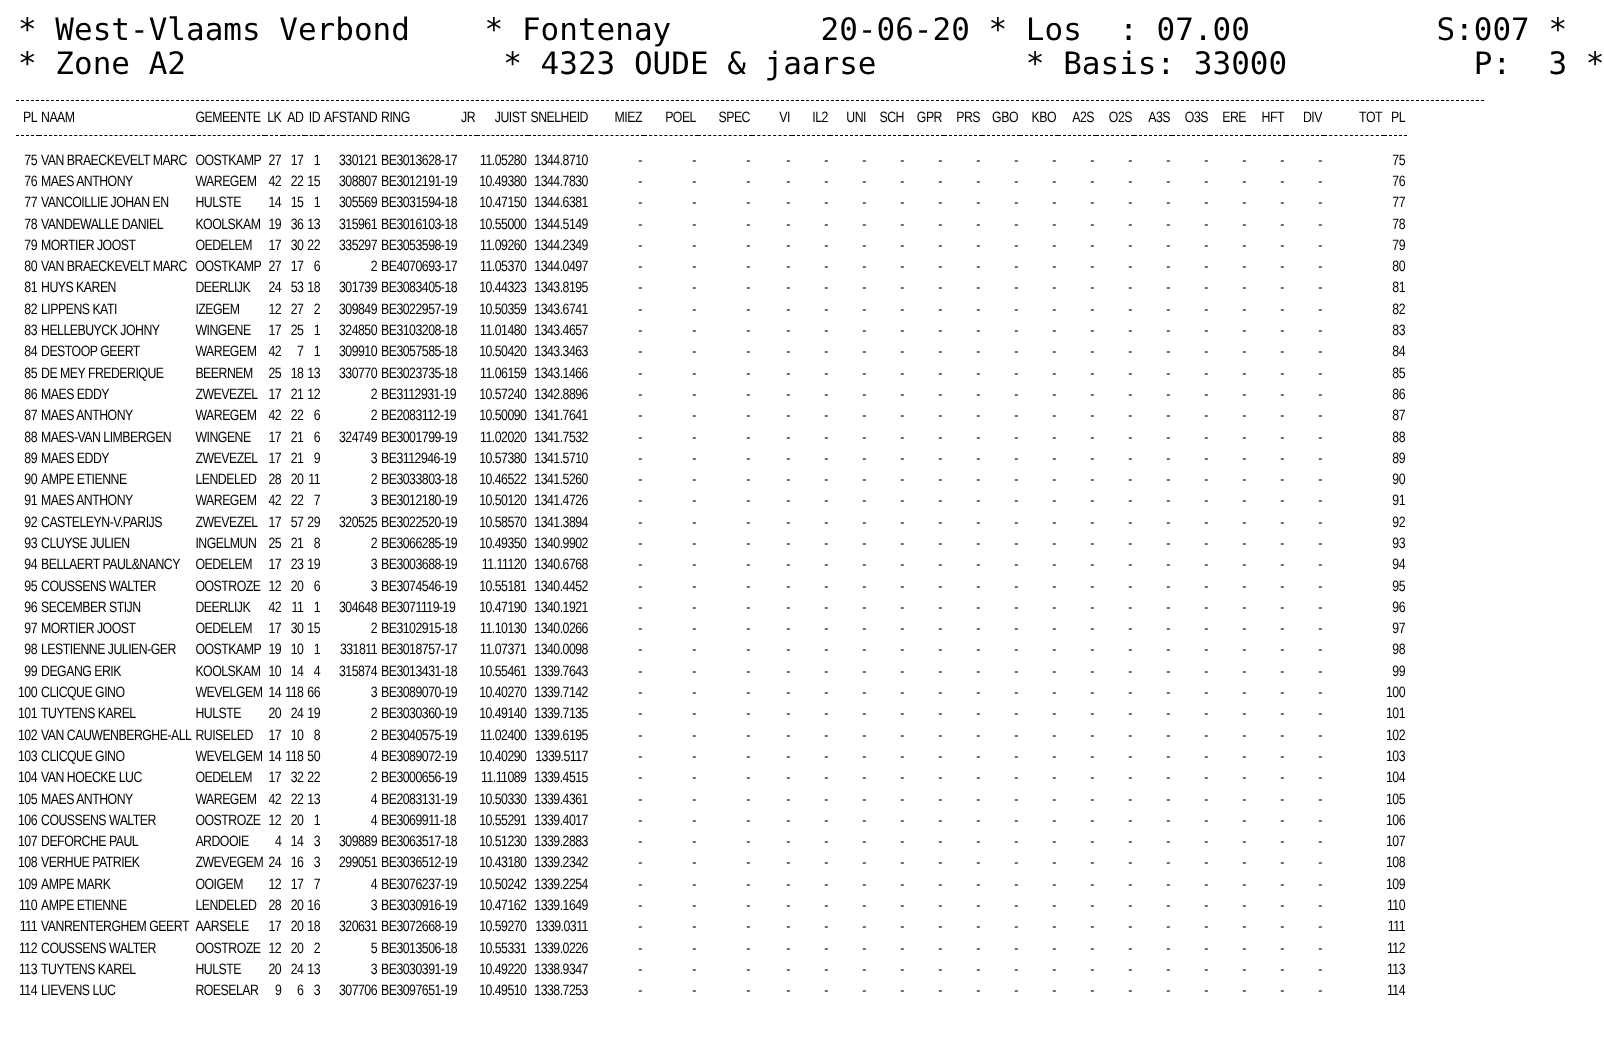* West-Vlaams Verbond * Fontenay 20-06-20 * Los : 07.00 S:007 * * Zone A2 * 4323 OUDE & jaarse * Basis: 33000 P: 3 *
| PL | NAAM | GEMEENTE | LK | AD | ID | AFSTAND | RING | JR | JUIST | SNELHEID | MIEZ | POEL | SPEC | VI | IL2 | UNI | SCH | GPR | PRS | GBO | KBO | A2S | O2S | A3S | O3S | ERE | HFT | DIV | TOT | PL |
| --- | --- | --- | --- | --- | --- | --- | --- | --- | --- | --- | --- | --- | --- | --- | --- | --- | --- | --- | --- | --- | --- | --- | --- | --- | --- | --- | --- | --- | --- | --- |
| 75 | VAN BRAECKEVELT MARC | OOSTKAMP | 27 | 17 | 1 | 330121 | BE3013628-17 | | 11.05280 | 1344.8710 | - | - | - | - | - | - | - | - | - | - | - | - | - | - | - | - | - | - | | 75 |
| 76 | MAES ANTHONY | WAREGEM | 42 | 22 | 15 | 308807 | BE3012191-19 | | 10.49380 | 1344.7830 | - | - | - | - | - | - | - | - | - | - | - | - | - | - | - | - | - | - | | 76 |
| 77 | VANCOILLIE JOHAN EN | HULSTE | 14 | 15 | 1 | 305569 | BE3031594-18 | | 10.47150 | 1344.6381 | - | - | - | - | - | - | - | - | - | - | - | - | - | - | - | - | - | - | | 77 |
| 78 | VANDEWALLE DANIEL | KOOLSKAM | 19 | 36 | 13 | 315961 | BE3016103-18 | | 10.55000 | 1344.5149 | - | - | - | - | - | - | - | - | - | - | - | - | - | - | - | - | - | - | | 78 |
| 79 | MORTIER JOOST | OEDELEM | 17 | 30 | 22 | 335297 | BE3053598-19 | | 11.09260 | 1344.2349 | - | - | - | - | - | - | - | - | - | - | - | - | - | - | - | - | - | - | | 79 |
| 80 | VAN BRAECKEVELT MARC | OOSTKAMP | 27 | 17 | 6 | 2 | BE4070693-17 | | 11.05370 | 1344.0497 | - | - | - | - | - | - | - | - | - | - | - | - | - | - | - | - | - | - | | 80 |
| 81 | HUYS KAREN | DEERLIJK | 24 | 53 | 18 | 301739 | BE3083405-18 | | 10.44323 | 1343.8195 | - | - | - | - | - | - | - | - | - | - | - | - | - | - | - | - | - | - | | 81 |
| 82 | LIPPENS KATI | IZEGEM | 12 | 27 | 2 | 309849 | BE3022957-19 | | 10.50359 | 1343.6741 | - | - | - | - | - | - | - | - | - | - | - | - | - | - | - | - | - | - | | 82 |
| 83 | HELLEBUYCK JOHNY | WINGENE | 17 | 25 | 1 | 324850 | BE3103208-18 | | 11.01480 | 1343.4657 | - | - | - | - | - | - | - | - | - | - | - | - | - | - | - | - | - | - | | 83 |
| 84 | DESTOOP GEERT | WAREGEM | 42 | 7 | 1 | 309910 | BE3057585-18 | | 10.50420 | 1343.3463 | - | - | - | - | - | - | - | - | - | - | - | - | - | - | - | - | - | - | | 84 |
| 85 | DE MEY FREDERIQUE | BEERNEM | 25 | 18 | 13 | 330770 | BE3023735-18 | | 11.06159 | 1343.1466 | - | - | - | - | - | - | - | - | - | - | - | - | - | - | - | - | - | - | | 85 |
| 86 | MAES EDDY | ZWEVEZEL | 17 | 21 | 12 | 2 | BE3112931-19 | | 10.57240 | 1342.8896 | - | - | - | - | - | - | - | - | - | - | - | - | - | - | - | - | - | - | | 86 |
| 87 | MAES ANTHONY | WAREGEM | 42 | 22 | 6 | 2 | BE2083112-19 | | 10.50090 | 1341.7641 | - | - | - | - | - | - | - | - | - | - | - | - | - | - | - | - | - | - | | 87 |
| 88 | MAES-VAN LIMBERGEN | WINGENE | 17 | 21 | 6 | 324749 | BE3001799-19 | | 11.02020 | 1341.7532 | - | - | - | - | - | - | - | - | - | - | - | - | - | - | - | - | - | - | | 88 |
| 89 | MAES EDDY | ZWEVEZEL | 17 | 21 | 9 | 3 | BE3112946-19 | | 10.57380 | 1341.5710 | - | - | - | - | - | - | - | - | - | - | - | - | - | - | - | - | - | - | | 89 |
| 90 | AMPE ETIENNE | LENDELED | 28 | 20 | 11 | 2 | BE3033803-18 | | 10.46522 | 1341.5260 | - | - | - | - | - | - | - | - | - | - | - | - | - | - | - | - | - | - | | 90 |
| 91 | MAES ANTHONY | WAREGEM | 42 | 22 | 7 | 3 | BE3012180-19 | | 10.50120 | 1341.4726 | - | - | - | - | - | - | - | - | - | - | - | - | - | - | - | - | - | - | | 91 |
| 92 | CASTELEYN-V.PARIJS | ZWEVEZEL | 17 | 57 | 29 | 320525 | BE3022520-19 | | 10.58570 | 1341.3894 | - | - | - | - | - | - | - | - | - | - | - | - | - | - | - | - | - | - | | 92 |
| 93 | CLUYSE JULIEN | INGELMUN | 25 | 21 | 8 | 2 | BE3066285-19 | | 10.49350 | 1340.9902 | - | - | - | - | - | - | - | - | - | - | - | - | - | - | - | - | - | - | | 93 |
| 94 | BELLAERT PAUL&NANCY | OEDELEM | 17 | 23 | 19 | 3 | BE3003688-19 | | 11.11120 | 1340.6768 | - | - | - | - | - | - | - | - | - | - | - | - | - | - | - | - | - | - | | 94 |
| 95 | COUSSENS WALTER | OOSTROZE | 12 | 20 | 6 | 3 | BE3074546-19 | | 10.55181 | 1340.4452 | - | - | - | - | - | - | - | - | - | - | - | - | - | - | - | - | - | - | | 95 |
| 96 | SECEMBER STIJN | DEERLIJK | 42 | 11 | 1 | 304648 | BE3071119-19 | | 10.47190 | 1340.1921 | - | - | - | - | - | - | - | - | - | - | - | - | - | - | - | - | - | - | | 96 |
| 97 | MORTIER JOOST | OEDELEM | 17 | 30 | 15 | 2 | BE3102915-18 | | 11.10130 | 1340.0266 | - | - | - | - | - | - | - | - | - | - | - | - | - | - | - | - | - | - | | 97 |
| 98 | LESTIENNE JULIEN-GER | OOSTKAMP | 19 | 10 | 1 | 331811 | BE3018757-17 | | 11.07371 | 1340.0098 | - | - | - | - | - | - | - | - | - | - | - | - | - | - | - | - | - | - | | 98 |
| 99 | DEGANG ERIK | KOOLSKAM | 10 | 14 | 4 | 315874 | BE3013431-18 | | 10.55461 | 1339.7643 | - | - | - | - | - | - | - | - | - | - | - | - | - | - | - | - | - | - | | 99 |
| 100 | CLICQUE GINO | WEVELGEM | 14 | 118 | 66 | 3 | BE3089070-19 | | 10.40270 | 1339.7142 | - | - | - | - | - | - | - | - | - | - | - | - | - | - | - | - | - | - | | 100 |
| 101 | TUYTENS KAREL | HULSTE | 20 | 24 | 19 | 2 | BE3030360-19 | | 10.49140 | 1339.7135 | - | - | - | - | - | - | - | - | - | - | - | - | - | - | - | - | - | - | | 101 |
| 102 | VAN CAUWENBERGHE-ALL | RUISELED | 17 | 10 | 8 | 2 | BE3040575-19 | | 11.02400 | 1339.6195 | - | - | - | - | - | - | - | - | - | - | - | - | - | - | - | - | - | - | | 102 |
| 103 | CLICQUE GINO | WEVELGEM | 14 | 118 | 50 | 4 | BE3089072-19 | | 10.40290 | 1339.5117 | - | - | - | - | - | - | - | - | - | - | - | - | - | - | - | - | - | - | | 103 |
| 104 | VAN HOECKE LUC | OEDELEM | 17 | 32 | 22 | 2 | BE3000656-19 | | 11.11089 | 1339.4515 | - | - | - | - | - | - | - | - | - | - | - | - | - | - | - | - | - | - | | 104 |
| 105 | MAES ANTHONY | WAREGEM | 42 | 22 | 13 | 4 | BE2083131-19 | | 10.50330 | 1339.4361 | - | - | - | - | - | - | - | - | - | - | - | - | - | - | - | - | - | - | | 105 |
| 106 | COUSSENS WALTER | OOSTROZE | 12 | 20 | 1 | 4 | BE3069911-18 | | 10.55291 | 1339.4017 | - | - | - | - | - | - | - | - | - | - | - | - | - | - | - | - | - | - | | 106 |
| 107 | DEFORCHE PAUL | ARDOOIE | 4 | 14 | 3 | 309889 | BE3063517-18 | | 10.51230 | 1339.2883 | - | - | - | - | - | - | - | - | - | - | - | - | - | - | - | - | - | - | | 107 |
| 108 | VERHUE PATRIEK | ZWEVEGEM | 24 | 16 | 3 | 299051 | BE3036512-19 | | 10.43180 | 1339.2342 | - | - | - | - | - | - | - | - | - | - | - | - | - | - | - | - | - | - | | 108 |
| 109 | AMPE MARK | OOIGEM | 12 | 17 | 7 | 4 | BE3076237-19 | | 10.50242 | 1339.2254 | - | - | - | - | - | - | - | - | - | - | - | - | - | - | - | - | - | - | | 109 |
| 110 | AMPE ETIENNE | LENDELED | 28 | 20 | 16 | 3 | BE3030916-19 | | 10.47162 | 1339.1649 | - | - | - | - | - | - | - | - | - | - | - | - | - | - | - | - | - | - | | 110 |
| 111 | VANRENTERGHEM GEERT | AARSELE | 17 | 20 | 18 | 320631 | BE3072668-19 | | 10.59270 | 1339.0311 | - | - | - | - | - | - | - | - | - | - | - | - | - | - | - | - | - | - | | 111 |
| 112 | COUSSENS WALTER | OOSTROZE | 12 | 20 | 2 | 5 | BE3013506-18 | | 10.55331 | 1339.0226 | - | - | - | - | - | - | - | - | - | - | - | - | - | - | - | - | - | - | | 112 |
| 113 | TUYTENS KAREL | HULSTE | 20 | 24 | 13 | 3 | BE3030391-19 | | 10.49220 | 1338.9347 | - | - | - | - | - | - | - | - | - | - | - | - | - | - | - | - | - | - | | 113 |
| 114 | LIEVENS LUC | ROESELAR | 9 | 6 | 3 | 307706 | BE3097651-19 | | 10.49510 | 1338.7253 | - | - | - | - | - | - | - | - | - | - | - | - | - | - | - | - | - | - | | 114 |